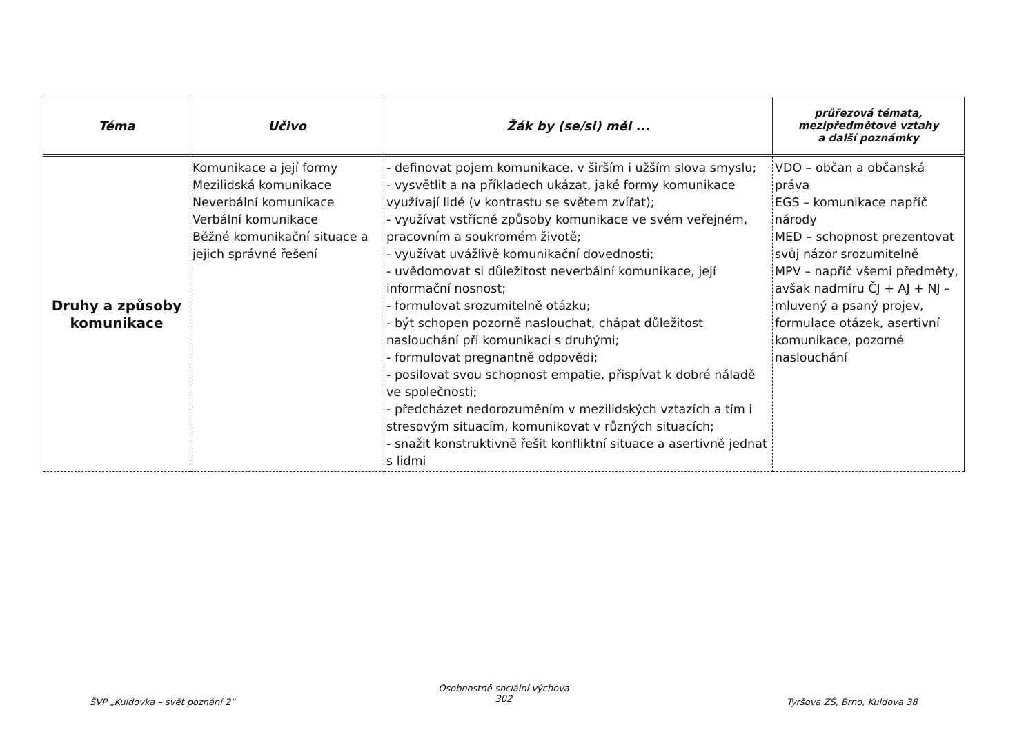| Téma | Učivo | Žák by (se/si) měl ... | průřezová témata, mezipředmětové vztahy a další poznámky |
| --- | --- | --- | --- |
| Druhy a způsoby komunikace | Komunikace a její formy Mezilidská komunikace Neverbální komunikace Verbální komunikace Běžné komunikační situace a jejich správné řešení | - definovat pojem komunikace, v širším i užším slova smyslu; - vysvětlit a na příkladech ukázat, jaké formy komunikace využívají lidé (v kontrastu se světem zvířat); - využívat vstřícné způsoby komunikace ve svém veřejném, pracovním a soukromém životě; - využívat uvážlivě komunikační dovednosti; - uvědomovat si důležitost neverbální komunikace, její informační nosnost; - formulovat srozumitelně otázku; - být schopen pozorně naslouchat, chápat důležitost naslouchání při komunikaci s druhými; - formulovat pregnantně odpovědi; - posilovat svou schopnost empatie, přispívat k dobré náladě ve společnosti; - předcházet nedorozuměním v mezilidských vztazích a tím i stresovým situacím, komunikovat v různých situacích; - snažit konstruktivně řešit konfliktní situace a asertivně jednat s lidmi | VDO – občan a občanská práva EGS – komunikace napříč národy MED – schopnost prezentovat svůj názor srozumitelně MPV – napříč všemi předměty, avšak nadmíru ČJ + AJ + NJ – mluvený a psaný projev, formulace otázek, asertivní komunikace, pozorné naslouchání |
ŠVP „Kuldovka – svět poznání 2“
Osobnostně-sociální výchova
302
Tyršova ZŠ, Brno, Kuldova 38